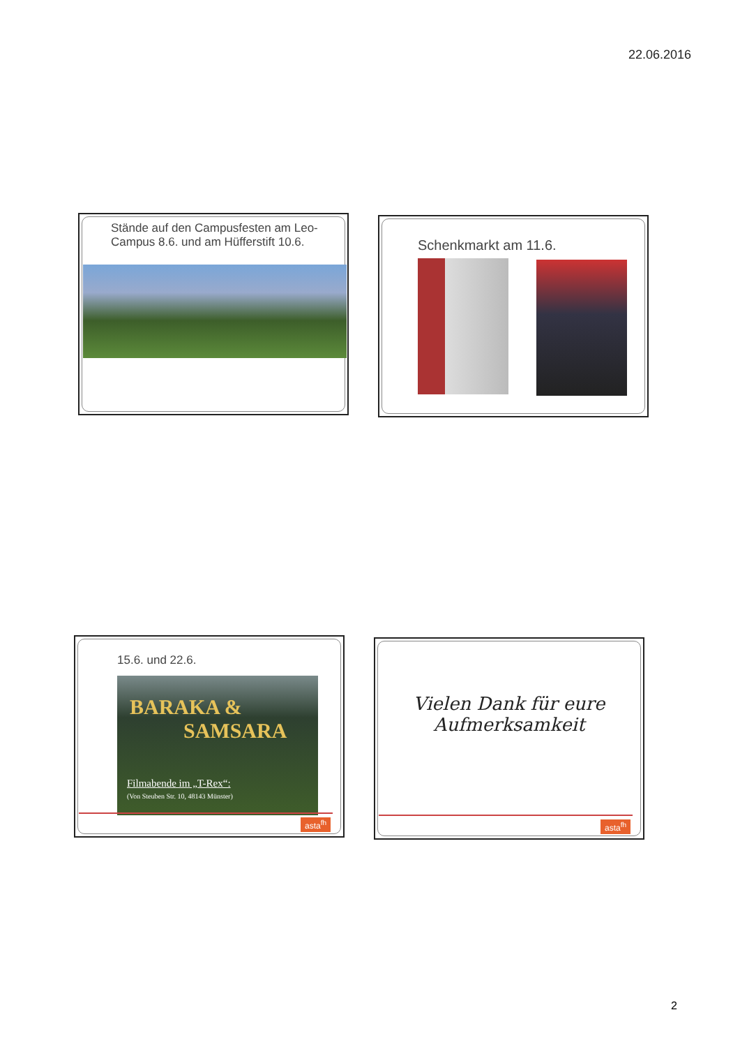22.06.2016
Stände auf den Campusfesten am Leo-Campus 8.6. und am Hüfferstift 10.6.
Schenkmarkt am 11.6.
15.6. und 22.6.
BARAKA &
SAMSARA
Filmabende im „T-Rex“:
(Von Steuben Str. 10, 48143 Münster)
asta<sup>fh</sup>
Vielen Dank für eure
Aufmerksamkeit
asta<sup>fh</sup>
2